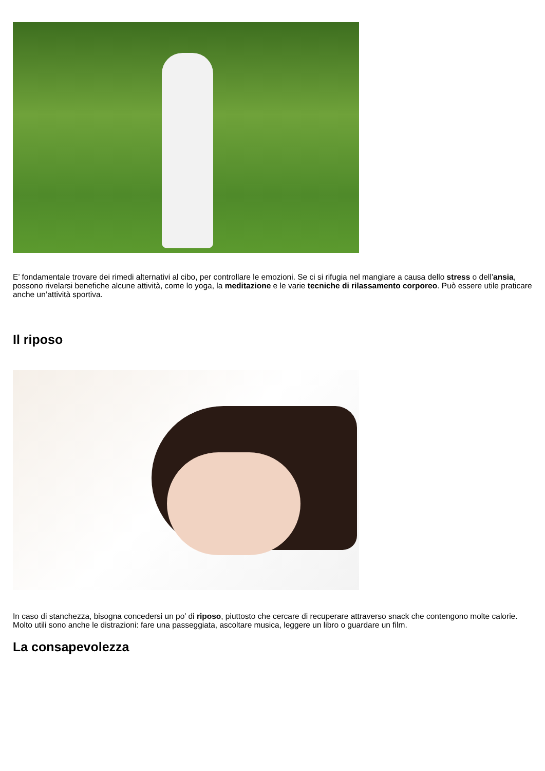E’ fondamentale trovare dei rimedi alternativi al cibo, per controllare le emozioni. Se ci si rifugia nel mangiare a causa dello stress o dell’ansia, possono rivelarsi benefiche alcune attività, come lo yoga, la meditazione e le varie tecniche di rilassamento corporeo. Può essere utile praticare anche un’attività sportiva.
Il riposo
In caso di stanchezza, bisogna concedersi un po’ di riposo, piuttosto che cercare di recuperare attraverso snack che contengono molte calorie. Molto utili sono anche le distrazioni: fare una passeggiata, ascoltare musica, leggere un libro o guardare un film.
La consapevolezza